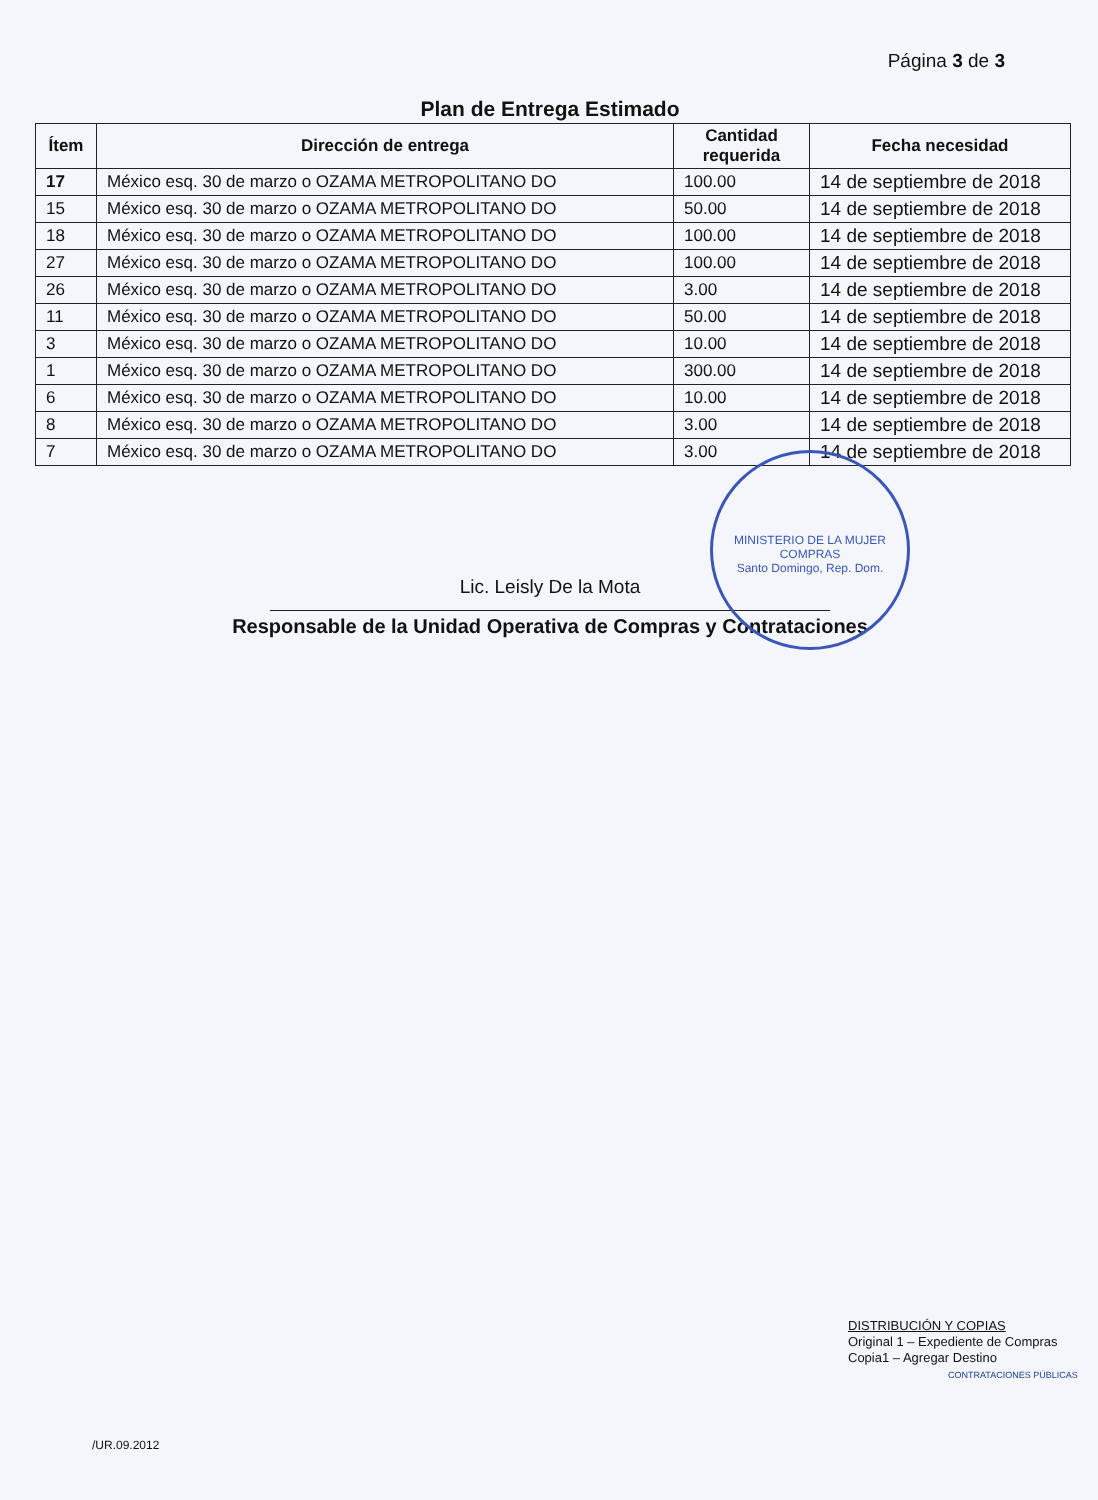Página 3 de 3
Plan de Entrega Estimado
| Ítem | Dirección de entrega | Cantidad requerida | Fecha necesidad |
| --- | --- | --- | --- |
| 17 | México esq. 30 de marzo o OZAMA METROPOLITANO DO | 100.00 | 14 de septiembre de 2018 |
| 15 | México esq. 30 de marzo o OZAMA METROPOLITANO DO | 50.00 | 14 de septiembre de 2018 |
| 18 | México esq. 30 de marzo o OZAMA METROPOLITANO DO | 100.00 | 14 de septiembre de 2018 |
| 27 | México esq. 30 de marzo o OZAMA METROPOLITANO DO | 100.00 | 14 de septiembre de 2018 |
| 26 | México esq. 30 de marzo o OZAMA METROPOLITANO DO | 3.00 | 14 de septiembre de 2018 |
| 11 | México esq. 30 de marzo o OZAMA METROPOLITANO DO | 50.00 | 14 de septiembre de 2018 |
| 3 | México esq. 30 de marzo o OZAMA METROPOLITANO DO | 10.00 | 14 de septiembre de 2018 |
| 1 | México esq. 30 de marzo o OZAMA METROPOLITANO DO | 300.00 | 14 de septiembre de 2018 |
| 6 | México esq. 30 de marzo o OZAMA METROPOLITANO DO | 10.00 | 14 de septiembre de 2018 |
| 8 | México esq. 30 de marzo o OZAMA METROPOLITANO DO | 3.00 | 14 de septiembre de 2018 |
| 7 | México esq. 30 de marzo o OZAMA METROPOLITANO DO | 3.00 | 14 de septiembre de 2018 |
Lic. Leisly De la Mota
Responsable de la Unidad Operativa de Compras y Contrataciones
MINISTERIO DE LA MUJER
COMPRAS
Santo Domingo, Rep. Dom.
DISTRIBUCIÓN Y COPIAS
Original 1 – Expediente de Compras
Copia1 – Agregar Destino
CONTRATACIONES PÚBLICAS
/UR.09.2012